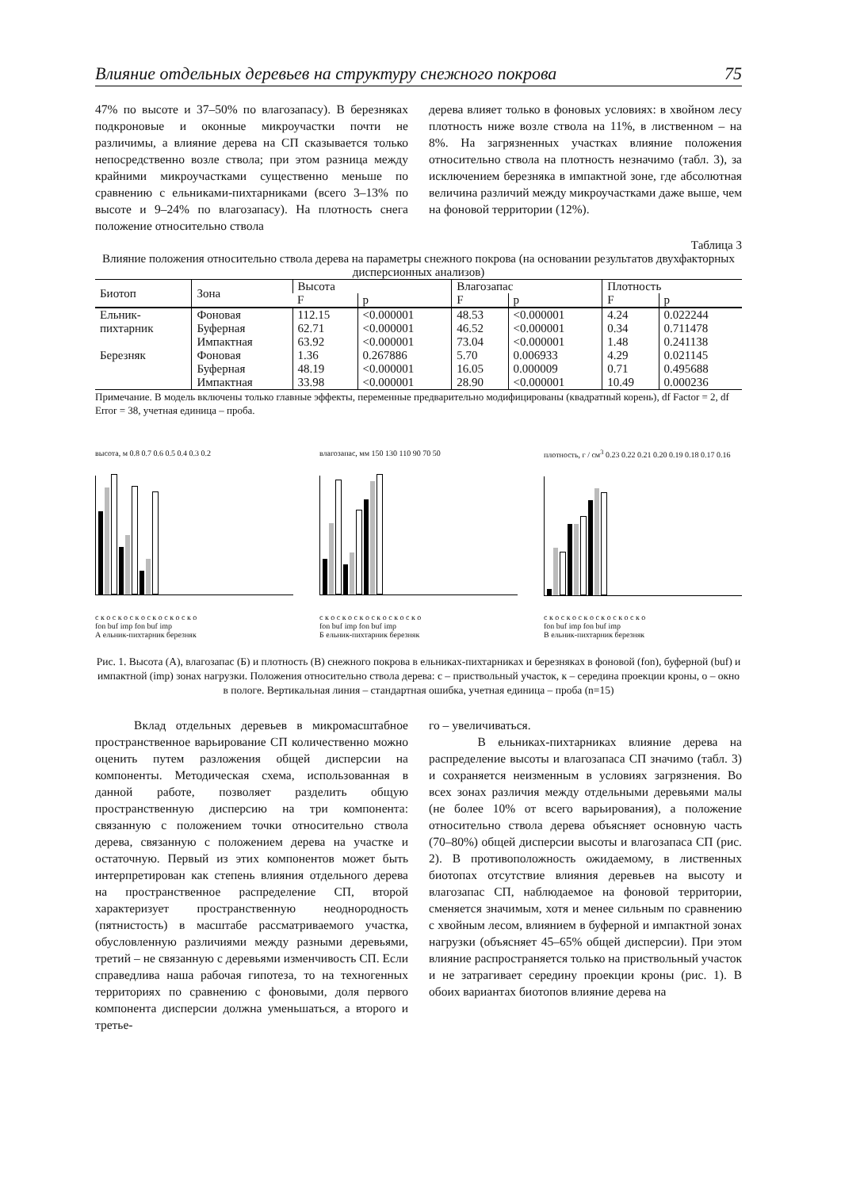Влияние отдельных деревьев на структуру снежного покрова 75
47% по высоте и 37–50% по влагозапасу). В березняках подкроновые и оконные микроучастки почти не различимы, а влияние дерева на СП сказывается только непосредственно возле ствола; при этом разница между крайними микроучастками существенно меньше по сравнению с ельниками-пихтарниками (всего 3–13% по высоте и 9–24% по влагозапасу). На плотность снега положение относительно ствола
дерева влияет только в фоновых условиях: в хвойном лесу плотность ниже возле ствола на 11%, в лиственном – на 8%. На загрязненных участках влияние положения относительно ствола на плотность незначимо (табл. 3), за исключением березняка в импактной зоне, где абсолютная величина различий между микроучастками даже выше, чем на фоновой территории (12%).
Таблица 3
Влияние положения относительно ствола дерева на параметры снежного покрова (на основании результатов двухфакторных дисперсионных анализов)
| Биотоп | Зона | Высота | | Влагозапас | | Плотность | |
| --- | --- | --- | --- | --- | --- | --- | --- |
| | | F | p | F | p | F | p |
| Ельник- | Фоновая | 112.15 | <0.000001 | 48.53 | <0.000001 | 4.24 | 0.022244 |
| пихтарник | Буферная | 62.71 | <0.000001 | 46.52 | <0.000001 | 0.34 | 0.711478 |
| | Импактная | 63.92 | <0.000001 | 73.04 | <0.000001 | 1.48 | 0.241138 |
| Березняк | Фоновая | 1.36 | 0.267886 | 5.70 | 0.006933 | 4.29 | 0.021145 |
| | Буферная | 48.19 | <0.000001 | 16.05 | 0.000009 | 0.71 | 0.495688 |
| | Импактная | 33.98 | <0.000001 | 28.90 | <0.000001 | 10.49 | 0.000236 |
Примечание. В модель включены только главные эффекты, переменные предварительно модифицированы (квадратный корень), df Factor = 2, df Error = 38, учетная единица – проба.
высота, м 0.8 0.7 0.6 0.5 0.4 0.3 0.2
с к о с к о с к о с к о с к о с к о
fon buf imp fon buf imp
А ельник-пихтарник березняк
влагозапас, мм 150 130 110 90 70 50
с к о с к о с к о с к о с к о с к о
fon buf imp fon buf imp
Б ельник-пихтарник березняк
плотность, г / см<sup>3</sup> 0.23 0.22 0.21 0.20 0.19 0.18 0.17 0.16
с к о с к о с к о с к о с к о с к о
fon buf imp fon buf imp
В ельник-пихтарник березняк
Рис. 1. Высота (А), влагозапас (Б) и плотность (В) снежного покрова в ельниках-пихтарниках и березняках в фоновой (fon), буферной (buf) и импактной (imp) зонах нагрузки. Положения относительно ствола дерева: с – приствольный участок, к – середина проекции кроны, о – окно в пологе. Вертикальная линия – стандартная ошибка, учетная единица – проба (n=15)
Вклад отдельных деревьев в микромасштабное пространственное варьирование СП количественно можно оценить путем разложения общей дисперсии на компоненты. Методическая схема, использованная в данной работе, позволяет разделить общую пространственную дисперсию на три компонента: связанную с положением точки относительно ствола дерева, связанную с положением дерева на участке и остаточную. Первый из этих компонентов может быть интерпретирован как степень влияния отдельного дерева на пространственное распределение СП, второй характеризует пространственную неоднородность (пятнистость) в масштабе рассматриваемого участка, обусловленную различиями между разными деревьями, третий – не связанную с деревьями изменчивость СП. Если справедлива наша рабочая гипотеза, то на техногенных территориях по сравнению с фоновыми, доля первого компонента дисперсии должна уменьшаться, а второго и третье-
го – увеличиваться.
В ельниках-пихтарниках влияние дерева на распределение высоты и влагозапаса СП значимо (табл. 3) и сохраняется неизменным в условиях загрязнения. Во всех зонах различия между отдельными деревьями малы (не более 10% от всего варьирования), а положение относительно ствола дерева объясняет основную часть (70–80%) общей дисперсии высоты и влагозапаса СП (рис. 2). В противоположность ожидаемому, в лиственных биотопах отсутствие влияния деревьев на высоту и влагозапас СП, наблюдаемое на фоновой территории, сменяется значимым, хотя и менее сильным по сравнению с хвойным лесом, влиянием в буферной и импактной зонах нагрузки (объясняет 45–65% общей дисперсии). При этом влияние распространяется только на приствольный участок и не затрагивает середину проекции кроны (рис. 1). В обоих вариантах биотопов влияние дерева на